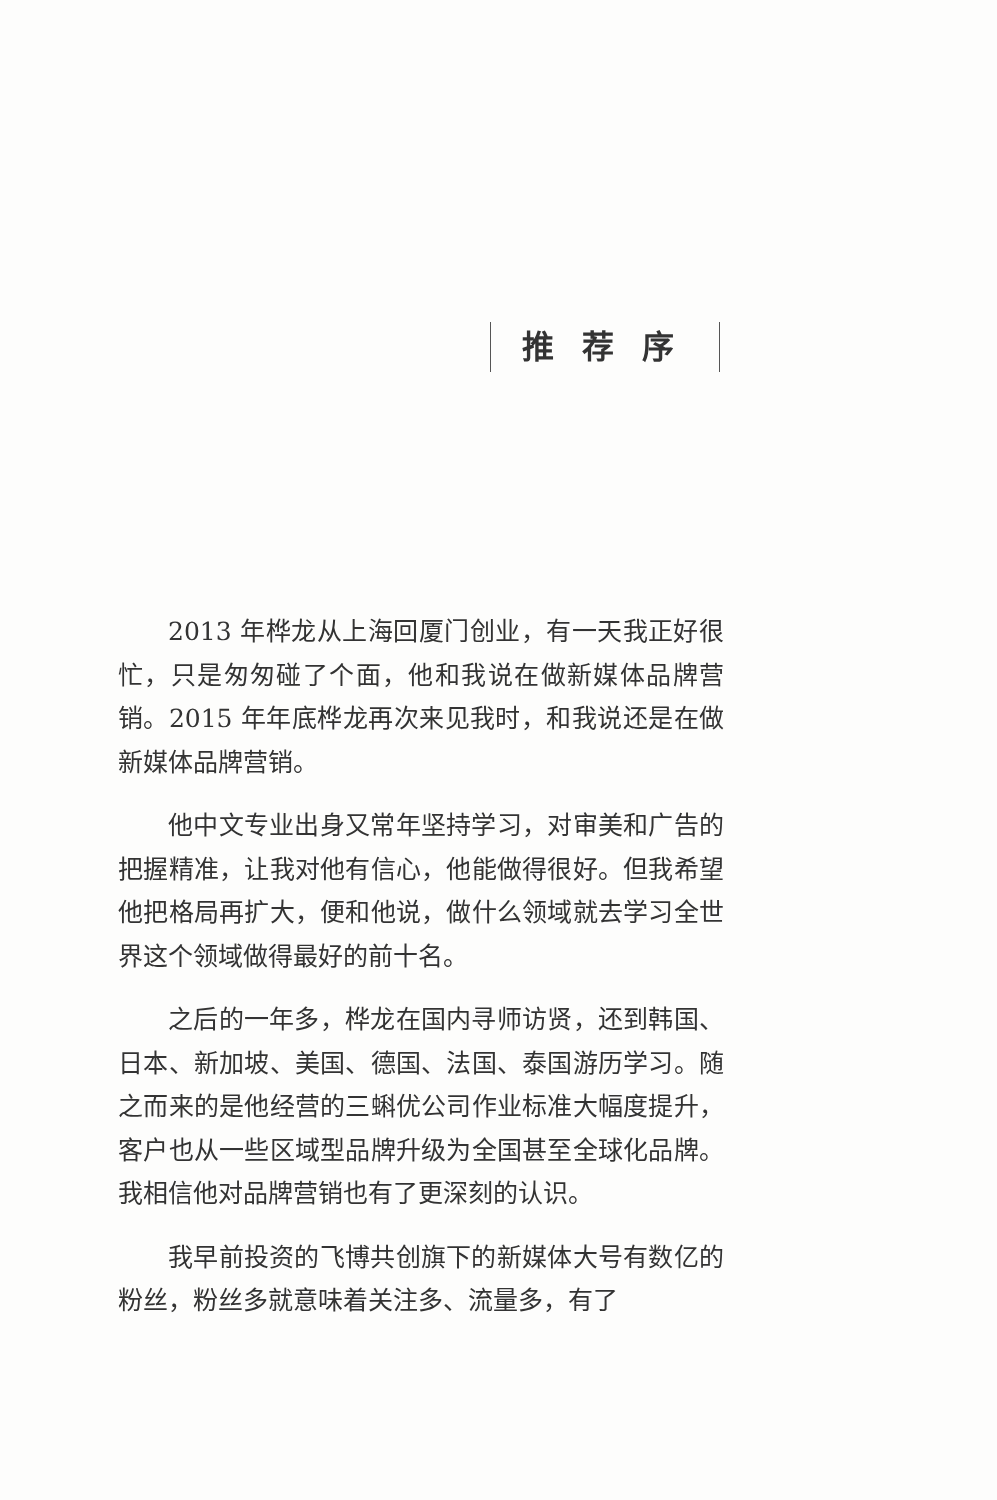推荐序
2013 年桦龙从上海回厦门创业，有一天我正好很忙，只是匆匆碰了个面，他和我说在做新媒体品牌营销。2015 年年底桦龙再次来见我时，和我说还是在做新媒体品牌营销。
他中文专业出身又常年坚持学习，对审美和广告的把握精准，让我对他有信心，他能做得很好。但我希望他把格局再扩大，便和他说，做什么领域就去学习全世界这个领域做得最好的前十名。
之后的一年多，桦龙在国内寻师访贤，还到韩国、日本、新加坡、美国、德国、法国、泰国游历学习。随之而来的是他经营的三蝌优公司作业标准大幅度提升，客户也从一些区域型品牌升级为全国甚至全球化品牌。我相信他对品牌营销也有了更深刻的认识。
我早前投资的飞博共创旗下的新媒体大号有数亿的粉丝，粉丝多就意味着关注多、流量多，有了